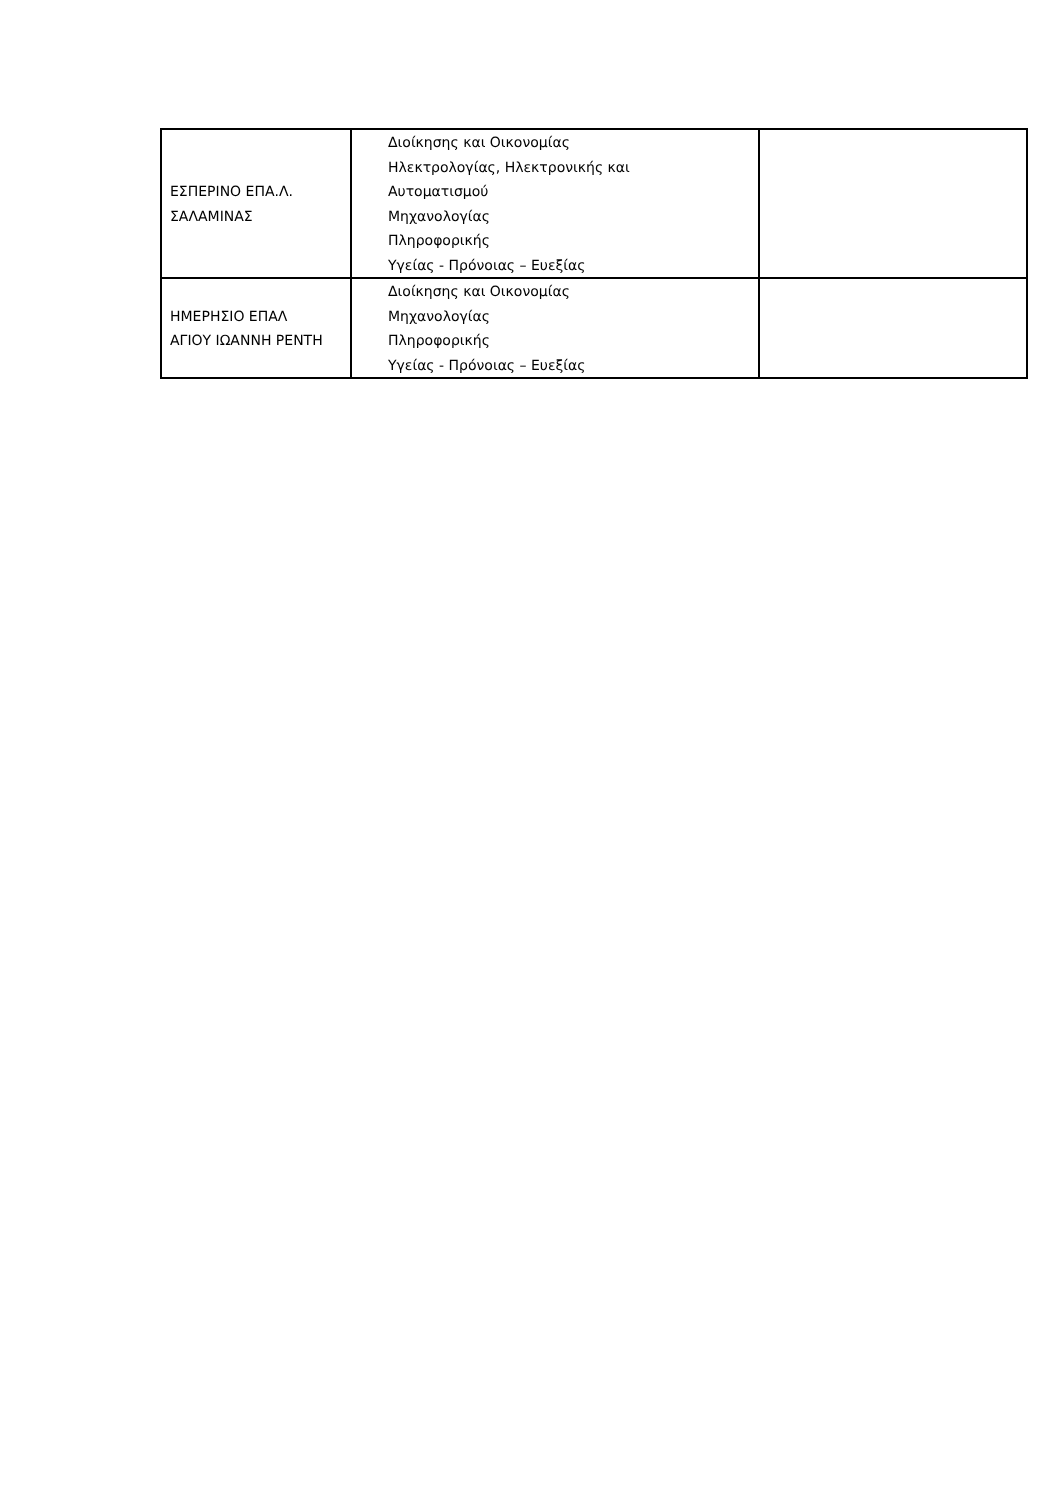| ΕΣΠΕΡΙΝΟ ΕΠΑ.Λ. ΣΑΛΑΜΙΝΑΣ | Διοίκησης και Οικονομίας Ηλεκτρολογίας, Ηλεκτρονικής και Αυτοματισμού Μηχανολογίας Πληροφορικής Υγείας - Πρόνοιας – Ευεξίας | |
| ΗΜΕΡΗΣΙΟ ΕΠΑΛ ΑΓΙΟΥ ΙΩΑΝΝΗ ΡΕΝΤΗ | Διοίκησης και Οικονομίας Μηχανολογίας Πληροφορικής Υγείας - Πρόνοιας – Ευεξίας | |